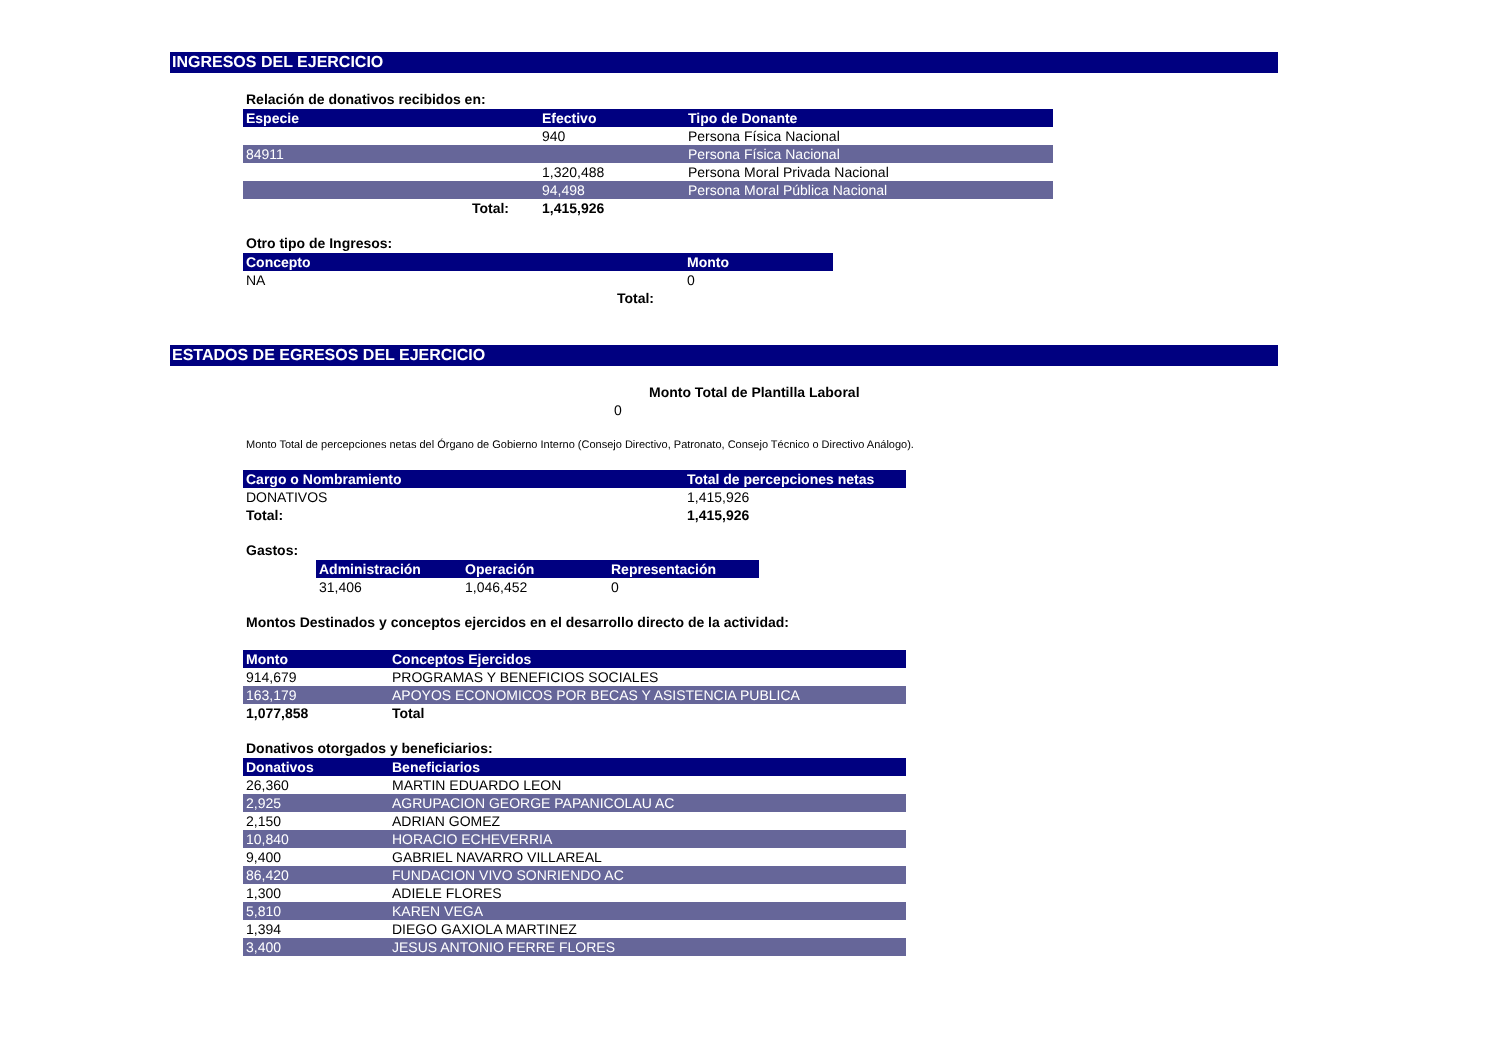INGRESOS DEL EJERCICIO
Relación de donativos recibidos en:
| Especie | Efectivo | Tipo de Donante |
| --- | --- | --- |
| | 940 | Persona Física Nacional |
| 84911 | | Persona Física Nacional |
| | 1,320,488 | Persona Moral Privada Nacional |
| | 94,498 | Persona Moral Pública Nacional |
| Total: | 1,415,926 | |
Otro tipo de Ingresos:
| Concepto | Monto |
| --- | --- |
| NA | 0 |
| Total: | |
ESTADOS DE EGRESOS DEL EJERCICIO
Monto Total de Plantilla Laboral
0
Monto Total de percepciones netas del Órgano de Gobierno Interno (Consejo Directivo, Patronato, Consejo Técnico o Directivo Análogo).
| Cargo o Nombramiento | Total de percepciones netas |
| --- | --- |
| DONATIVOS | 1,415,926 |
| Total: | 1,415,926 |
Gastos:
| Administración | Operación | Representación |
| --- | --- | --- |
| 31,406 | 1,046,452 | 0 |
Montos Destinados y conceptos ejercidos en el desarrollo directo de la actividad:
| Monto | Conceptos Ejercidos |
| --- | --- |
| 914,679 | PROGRAMAS Y BENEFICIOS SOCIALES |
| 163,179 | APOYOS ECONOMICOS POR BECAS Y ASISTENCIA PUBLICA |
| 1,077,858 | Total |
Donativos otorgados y beneficiarios:
| Donativos | Beneficiarios |
| --- | --- |
| 26,360 | MARTIN EDUARDO LEON |
| 2,925 | AGRUPACION GEORGE PAPANICOLAU AC |
| 2,150 | ADRIAN GOMEZ |
| 10,840 | HORACIO ECHEVERRIA |
| 9,400 | GABRIEL NAVARRO VILLAREAL |
| 86,420 | FUNDACION VIVO SONRIENDO AC |
| 1,300 | ADIELE FLORES |
| 5,810 | KAREN VEGA |
| 1,394 | DIEGO GAXIOLA MARTINEZ |
| 3,400 | JESUS ANTONIO FERRE FLORES |